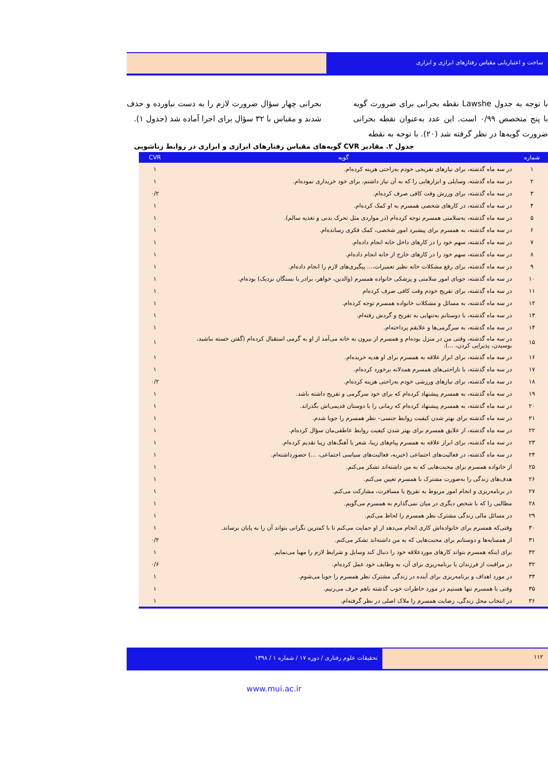ساخت و اعتباریابی مقیاس رفتارهای ابرازی و ابزاری
با توجه به جدول Lawshe نقطه بحرانی برای ضرورت گویه با پنج متخصص ۰/۹۹ است. این عدد به‌عنوان نقطه بحرانی ضرورت گویه‌ها در نظر گرفته شد (۲۰). با توجه به نقطه
بحرانی چهار سؤال ضرورت لازم را به دست نیاورده و حذف شدند و مقیاس با ۳۲ سؤال برای اجرا آماده شد (جدول ۱).
جدول ۲. مقادیر CVR گویه‌های مقیاس رفتارهای ابرازی و ابزاری در روابط زناشویی
| شماره | گویه | CVR |
| --- | --- | --- |
| ۱ | در سه ماه گذشته، برای نیازهای تفریحی خودم به‌راحتی هزینه کرده‌ام. | ۱ |
| ۲ | در سه ماه گذشته، وسایلی و ابزارهایی را که به آن نیاز داشتم، برای خود خریداری نموده‌ام. | ۱ |
| ۳ | در سه ماه گذشته، برای ورزش وقت کافی صرف کرده‌ام. | ۰/۲ |
| ۴ | در سه ماه گذشته، در کارهای شخصی همسرم به او کمک کرده‌ام. | ۱ |
| ۵ | در سه ماه گذشته، به‌سلامتی همسرم توجه کرده‌ام (در مواردی مثل تحرک بدنی و تغذیه سالم). | ۱ |
| ۶ | در سه ماه گذشته، به همسرم برای پیشبرد امور شخصی، کمک فکری رسانده‌ام. | ۱ |
| ۷ | در سه ماه گذشته، سهم خود را در کارهای داخل خانه انجام داده‌ام. | ۱ |
| ۸ | در سه ماه گذشته، سهم خود را در کارهای خارج از خانه انجام داده‌ام. | ۱ |
| ۹ | در سه ماه گذشته، برای رفع مشکلات خانه نظیر تعمیرات،... پیگیری‌های لازم را انجام داده‌ام. | ۱ |
| ۱۰ | در سه ماه گذشته، جویای امور سلامتی و پزشکی خانواده همسرم (والدین، خواهر، برادر یا بستگان نزدیک) بوده‌ام. | ۱ |
| ۱۱ | در سه ماه گذشته، برای تفریح خودم وقت کافی صرف کرده‌ام | ۱ |
| ۱۲ | در سه ماه گذشته، به مسائل و مشکلات خانواده همسرم توجه کرده‌ام. | ۱ |
| ۱۳ | در سه ماه گذشته، با دوستانم به‌تنهایی به تفریح و گردش رفته‌ام. | ۱ |
| ۱۴ | در سه ماه گذشته، به سرگرمی‌ها و علایقم پرداخته‌ام. | ۱ |
| ۱۵ | در سه ماه گذشته، وقتی من در منزل بوده‌ام و همسرم از بیرون به خانه می‌آمد از او به گرمی استقبال کرده‌ام (گفتن خسته نباشید، بوسیدن، پذیرایی کردن، ...). | ۱ |
| ۱۶ | در سه ماه گذشته، برای ابراز علاقه به همسرم برای او هدیه خریده‌ام. | ۱ |
| ۱۷ | در سه ماه گذشته، با ناراحتی‌های همسرم همدلانه برخورد کرده‌ام. | ۱ |
| ۱۸ | در سه ماه گذشته، برای نیازهای ورزشی خودم به‌راحتی هزینه کرده‌ام. | ۰/۲ |
| ۱۹ | در سه ماه گذشته، به همسرم پیشنهاد کرده‌ام که برای خود سرگرمی و تفریح داشته باشد. | ۱ |
| ۲۰ | در سه ماه گذشته، به همسرم پیشنهاد کرده‌ام که زمانی را با دوستان قدیمی‌اش بگذراند. | ۱ |
| ۲۱ | در سه ماه گذشته برای بهتر شدن کیفیت روابط جنسی– نظر همسرم را جویا شدم. | ۱ |
| ۲۲ | در سه ماه گذشته، از علایق همسرم برای بهتر شدن کیفیت روابط عاطفی‌مان سؤال کرده‌ام. | ۱ |
| ۲۳ | در سه ماه گذشته، برای ابراز علاقه به همسرم پیام‌های زیبا، شعر یا آهنگ‌های زیبا تقدیم کرده‌ام. | ۱ |
| ۲۴ | در سه ماه گذشته، در فعالیت‌های اجتماعی (خیریه، فعالیت‌های سیاسی اجتماعی، ...) حضورداشته‌ام. | ۱ |
| ۲۵ | از خانواده همسرم برای محبت‌هایی که به من داشته‌اند تشکر می‌کنم. | ۱ |
| ۲۶ | هدف‌های زندگی را به‌صورت مشترک با همسرم تعیین می‌کنم. | ۱ |
| ۲۷ | در برنامه‌ریزی و انجام امور مربوط به تفریح یا مسافرت، مشارکت می‌کنم. | ۱ |
| ۲۸ | مطالبی را که با شخص دیگری در میان نمی‌گذارم به همسرم می‌گویم. | ۱ |
| ۲۹ | در مسائل مالی زندگی مشترک نظر همسرم را لحاظ می‌کنم. | ۱ |
| ۳۰ | وقتی‌که همسرم برای خانواده‌اش کاری انجام می‌دهد از او حمایت می‌کنم تا با کمترین نگرانی بتواند آن را به پایان برساند. | ۱ |
| ۳۱ | از همسایه‌ها و دوستانم برای محبت‌هایی که به من داشته‌اند تشکر می‌کنم. | ۰/۲ |
| ۳۲ | برای اینکه همسرم بتواند کارهای موردعلاقه خود را دنبال کند وسایل و شرایط لازم را مهیا می‌نمایم. | ۱ |
| ۳۲ | در مراقبت از فرزندان یا برنامه‌ریزی برای آن، به وظایف خود عمل کرده‌ام. | ۰/۶ |
| ۳۴ | در مورد اهداف و برنامه‌ریزی برای آینده در زندگی مشترک نظر همسرم را جویا می‌شوم. | ۱ |
| ۳۵ | وقتی با همسرم تنها هستیم در مورد خاطرات خوب گذشته باهم حرف می‌زنیم. | ۱ |
| ۳۶ | در انتخاب محل زندگی، رضایت همسرم را ملاک اصلی در نظر گرفته‌ام. | ۱ |
۱۱۲ تحقیقات علوم رفتاری / دوره ۱۷ / شماره ۱ / ۱۳۹۸
www.mui.ac.ir